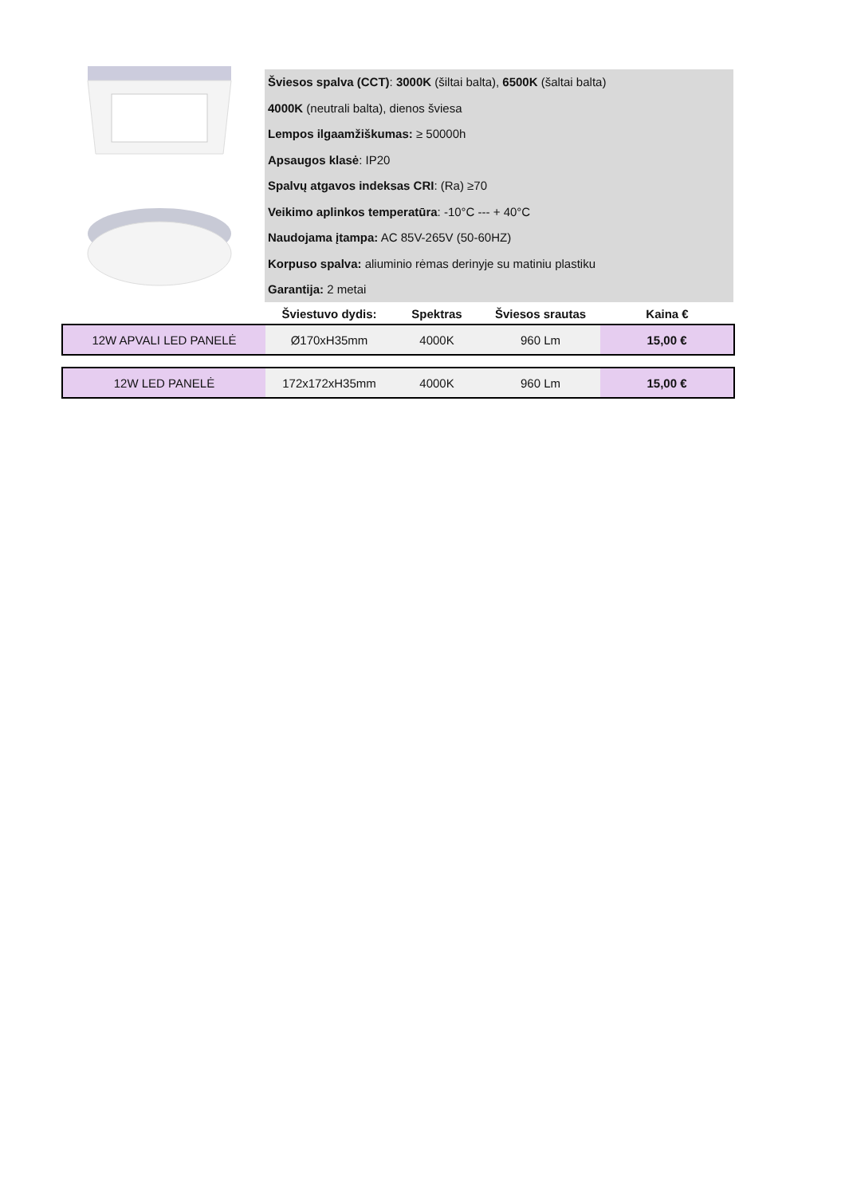Šviesos spalva (CCT): 3000K (šiltai balta), 6500K (šaltai balta)
4000K (neutrali balta), dienos šviesa
Lempos ilgaamžiškumas: ≥ 50000h
Apsaugos klasė: IP20
Spalvų atgavos indeksas CRI: (Ra) ≥70
Veikimo aplinkos temperatūra: -10°C --- + 40°C
Naudojama įtampa: AC 85V-265V (50-60HZ)
Korpuso spalva: aliuminio rėmas derinyje su matiniu plastiku
Garantija: 2 metai
| | Šviestuvo dydis: | Spektras | Šviesos srautas | Kaina € |
| --- | --- | --- | --- | --- |
| 12W APVALI LED PANELĖ | Ø170xH35mm | 4000K | 960 Lm | 15,00 € |
| 12W LED PANELĖ | 172x172xH35mm | 4000K | 960 Lm | 15,00 € |